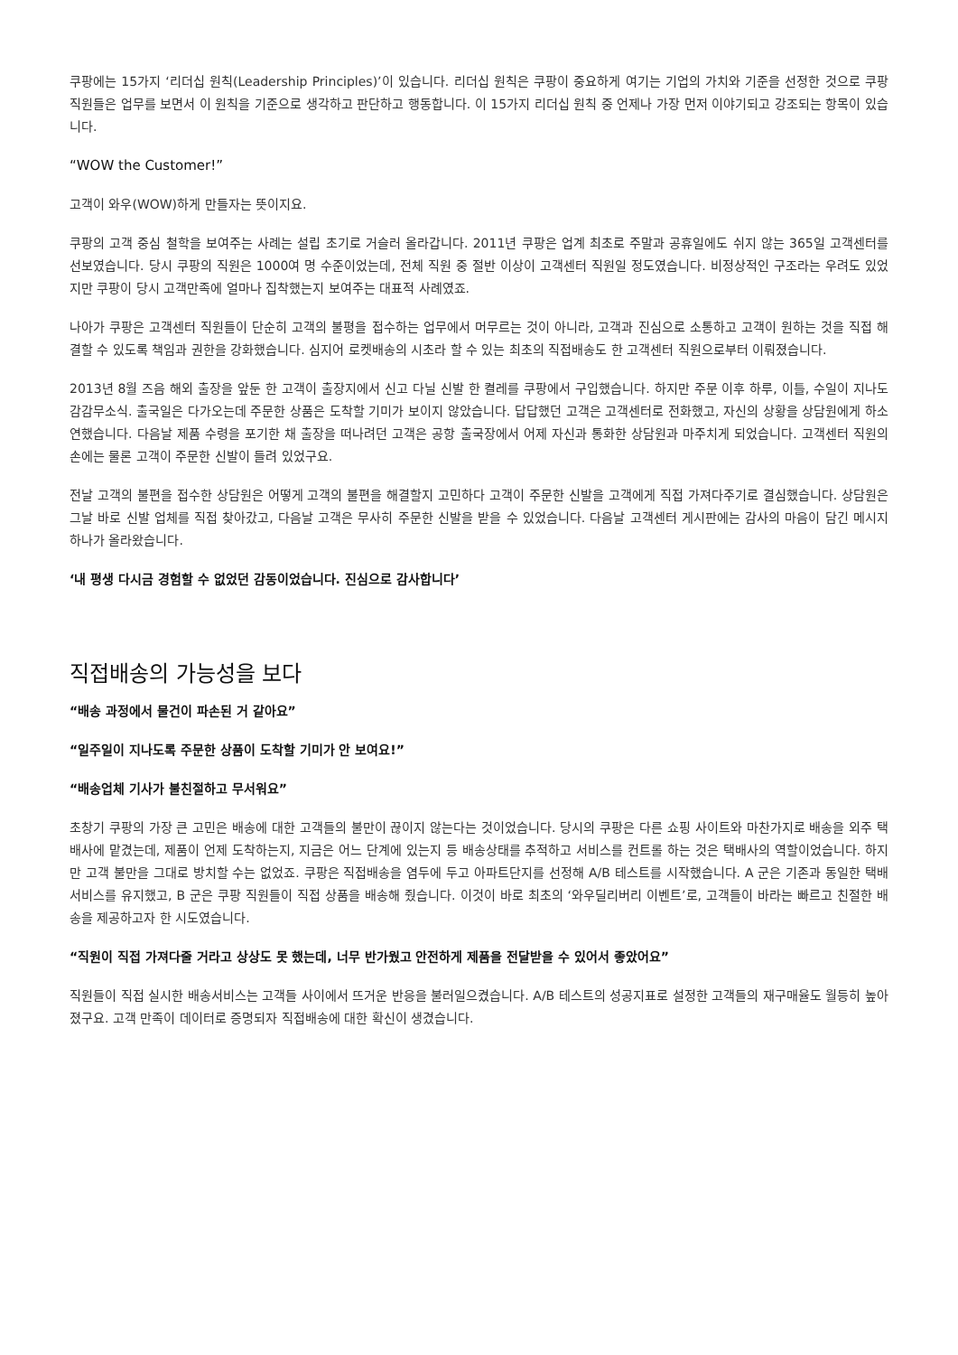쿠팡에는 15가지 ‘리더십 원칙(Leadership Principles)’이 있습니다. 리더십 원칙은 쿠팡이 중요하게 여기는 기업의 가치와 기준을 선정한 것으로 쿠팡 직원들은 업무를 보면서 이 원칙을 기준으로 생각하고 판단하고 행동합니다. 이 15가지 리더십 원칙 중 언제나 가장 먼저 이야기되고 강조되는 항목이 있습니다.
“WOW the Customer!”
고객이 와우(WOW)하게 만들자는 뜻이지요.
쿠팡의 고객 중심 철학을 보여주는 사례는 설립 초기로 거슬러 올라갑니다. 2011년 쿠팡은 업계 최초로 주말과 공휴일에도 쉬지 않는 365일 고객센터를 선보였습니다. 당시 쿠팡의 직원은 1000여 명 수준이었는데, 전체 직원 중 절반 이상이 고객센터 직원일 정도였습니다. 비정상적인 구조라는 우려도 있었지만 쿠팡이 당시 고객만족에 얼마나 집착했는지 보여주는 대표적 사례였죠.
나아가 쿠팡은 고객센터 직원들이 단순히 고객의 불평을 접수하는 업무에서 머무르는 것이 아니라, 고객과 진심으로 소통하고 고객이 원하는 것을 직접 해결할 수 있도록 책임과 권한을 강화했습니다. 심지어 로켓배송의 시초라 할 수 있는 최초의 직접배송도 한 고객센터 직원으로부터 이뤄졌습니다.
2013년 8월 즈음 해외 출장을 앞둔 한 고객이 출장지에서 신고 다닐 신발 한 켤레를 쿠팡에서 구입했습니다. 하지만 주문 이후 하루, 이틀, 수일이 지나도 감감무소식. 출국일은 다가오는데 주문한 상품은 도착할 기미가 보이지 않았습니다. 답답했던 고객은 고객센터로 전화했고, 자신의 상황을 상담원에게 하소연했습니다. 다음날 제품 수령을 포기한 채 출장을 떠나려던 고객은 공항 출국장에서 어제 자신과 통화한 상담원과 마주치게 되었습니다. 고객센터 직원의 손에는 물론 고객이 주문한 신발이 들려 있었구요.
전날 고객의 불편을 접수한 상담원은 어떻게 고객의 불편을 해결할지 고민하다 고객이 주문한 신발을 고객에게 직접 가져다주기로 결심했습니다. 상담원은 그날 바로 신발 업체를 직접 찾아갔고, 다음날 고객은 무사히 주문한 신발을 받을 수 있었습니다. 다음날 고객센터 게시판에는 감사의 마음이 담긴 메시지 하나가 올라왔습니다.
‘내 평생 다시금 경험할 수 없었던 감동이었습니다. 진심으로 감사합니다’
직접배송의 가능성을 보다
“배송 과정에서 물건이 파손된 거 같아요”
“일주일이 지나도록 주문한 상품이 도착할 기미가 안 보여요!”
“배송업체 기사가 불친절하고 무서워요”
초창기 쿠팡의 가장 큰 고민은 배송에 대한 고객들의 불만이 끊이지 않는다는 것이었습니다. 당시의 쿠팡은 다른 쇼핑 사이트와 마찬가지로 배송을 외주 택배사에 맡겼는데, 제품이 언제 도착하는지, 지금은 어느 단계에 있는지 등 배송상태를 추적하고 서비스를 컨트롤 하는 것은 택배사의 역할이었습니다. 하지만 고객 불만을 그대로 방치할 수는 없었죠. 쿠팡은 직접배송을 염두에 두고 아파트단지를 선정해 A/B 테스트를 시작했습니다. A 군은 기존과 동일한 택배서비스를 유지했고, B 군은 쿠팡 직원들이 직접 상품을 배송해 줬습니다. 이것이 바로 최초의 ‘와우딜리버리 이벤트’로, 고객들이 바라는 빠르고 친절한 배송을 제공하고자 한 시도였습니다.
“직원이 직접 가져다줄 거라고 상상도 못 했는데, 너무 반가웠고 안전하게 제품을 전달받을 수 있어서 좋았어요”
직원들이 직접 실시한 배송서비스는 고객들 사이에서 뜨거운 반응을 불러일으켰습니다. A/B 테스트의 성공지표로 설정한 고객들의 재구매율도 월등히 높아졌구요. 고객 만족이 데이터로 증명되자 직접배송에 대한 확신이 생겼습니다.